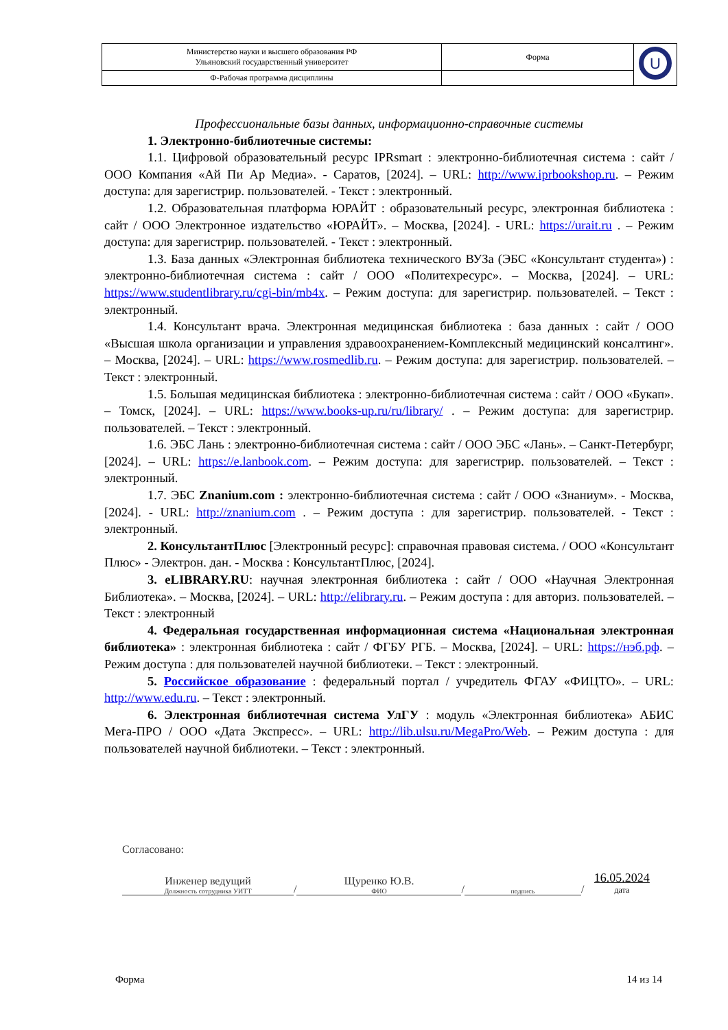| Министерство науки и высшего образования РФ Ульяновский государственный университет | Форма | U |
| Ф-Рабочая программа дисциплины | | |
Профессиональные базы данных, информационно-справочные системы
1. Электронно-библиотечные системы:
1.1. Цифровой образовательный ресурс IPRsmart : электронно-библиотечная система : сайт / ООО Компания «Ай Пи Ар Медиа». - Саратов, [2024]. – URL: http://www.iprbookshop.ru. – Режим доступа: для зарегистрир. пользователей. - Текст : электронный.
1.2. Образовательная платформа ЮРАЙТ : образовательный ресурс, электронная библиотека : сайт / ООО Электронное издательство «ЮРАЙТ». – Москва, [2024]. - URL: https://urait.ru . – Режим доступа: для зарегистрир. пользователей. - Текст : электронный.
1.3. База данных «Электронная библиотека технического ВУЗа (ЭБС «Консультант студента») : электронно-библиотечная система : сайт / ООО «Политехресурс». – Москва, [2024]. – URL: https://www.studentlibrary.ru/cgi-bin/mb4x. – Режим доступа: для зарегистрир. пользователей. – Текст : электронный.
1.4. Консультант врача. Электронная медицинская библиотека : база данных : сайт / ООО «Высшая школа организации и управления здравоохранением-Комплексный медицинский консалтинг». – Москва, [2024]. – URL: https://www.rosmedlib.ru. – Режим доступа: для зарегистрир. пользователей. – Текст : электронный.
1.5. Большая медицинская библиотека : электронно-библиотечная система : сайт / ООО «Букап». – Томск, [2024]. – URL: https://www.books-up.ru/ru/library/ . – Режим доступа: для зарегистрир. пользователей. – Текст : электронный.
1.6. ЭБС Лань : электронно-библиотечная система : сайт / ООО ЭБС «Лань». – Санкт-Петербург, [2024]. – URL: https://e.lanbook.com. – Режим доступа: для зарегистрир. пользователей. – Текст : электронный.
1.7. ЭБС Znanium.com : электронно-библиотечная система : сайт / ООО «Знаниум». - Москва, [2024]. - URL: http://znanium.com . – Режим доступа : для зарегистрир. пользователей. - Текст : электронный.
2. КонсультантПлюс [Электронный ресурс]: справочная правовая система. / ООО «Консультант Плюс» - Электрон. дан. - Москва : КонсультантПлюс, [2024].
3. eLIBRARY.RU: научная электронная библиотека : сайт / ООО «Научная Электронная Библиотека». – Москва, [2024]. – URL: http://elibrary.ru. – Режим доступа : для авториз. пользователей. – Текст : электронный
4. Федеральная государственная информационная система «Национальная электронная библиотека» : электронная библиотека : сайт / ФГБУ РГБ. – Москва, [2024]. – URL: https://нэб.рф. – Режим доступа : для пользователей научной библиотеки. – Текст : электронный.
5. Российское образование : федеральный портал / учредитель ФГАУ «ФИЦТО». – URL: http://www.edu.ru. – Текст : электронный.
6. Электронная библиотечная система УлГУ : модуль «Электронная библиотека» АБИС Мега-ПРО / ООО «Дата Экспресс». – URL: http://lib.ulsu.ru/MegaPro/Web. – Режим доступа : для пользователей научной библиотеки. – Текст : электронный.
Согласовано:
Инженер ведущий
Должность сотрудника УИТТ
/
Щуренко Ю.В.
ФИО
/
подпись
/
16.05.2024
дата
Форма 14 из 14